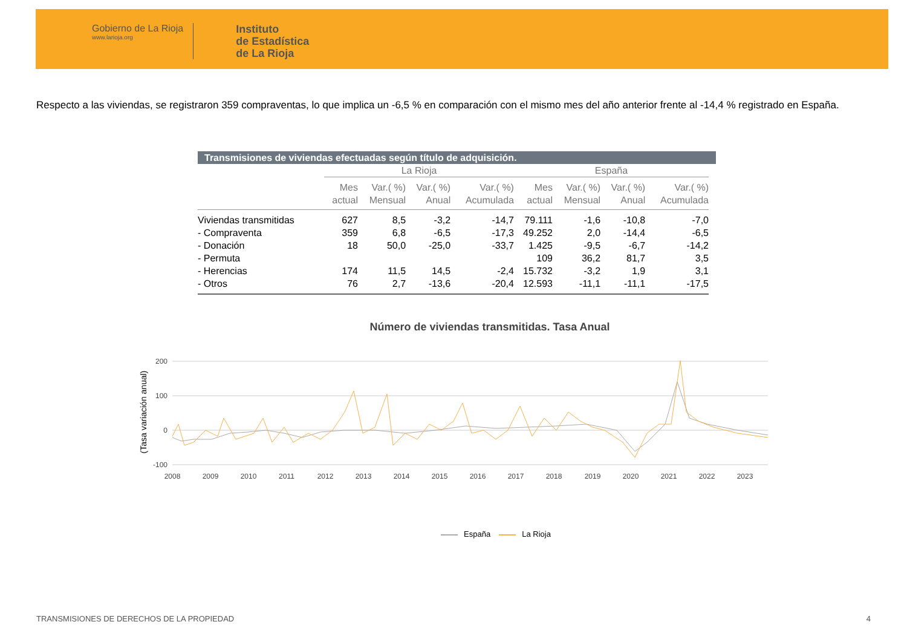Gobierno de La Rioja
www.larioja.org
Instituto
de Estadística
de La Rioja
Respecto a las viviendas, se registraron 359 compraventas, lo que implica un -6,5 % en comparación con el mismo mes del año anterior frente al -14,4 % registrado en España.
Transmisiones de viviendas efectuadas según título de adquisición.
| | La Rioja | | | | España | | | |
| --- | --- | --- | --- | --- | --- | --- | --- | --- |
| | Mes actual | Var.( %) Mensual | Var.( %) Anual | Var.( %) Acumulada | Mes actual | Var.( %) Mensual | Var.( %) Anual | Var.( %) Acumulada |
| Viviendas transmitidas | 627 | 8,5 | -3,2 | -14,7 | 79.111 | -1,6 | -10,8 | -7,0 |
| - Compraventa | 359 | 6,8 | -6,5 | -17,3 | 49.252 | 2,0 | -14,4 | -6,5 |
| - Donación | 18 | 50,0 | -25,0 | -33,7 | 1.425 | -9,5 | -6,7 | -14,2 |
| - Permuta | | | | | 109 | 36,2 | 81,7 | 3,5 |
| - Herencias | 174 | 11,5 | 14,5 | -2,4 | 15.732 | -3,2 | 1,9 | 3,1 |
| - Otros | 76 | 2,7 | -13,6 | -20,4 | 12.593 | -11,1 | -11,1 | -17,5 |
Número de viviendas transmitidas. Tasa Anual
(Tasa variación anual)
200
100
0
-100
2008
2009
2010
2011
2012
2013
2014
2015
2016
2017
2018
2019
2020
2021
2022
2023
España La Rioja
TRANSMISIONES DE DERECHOS DE LA PROPIEDAD 4